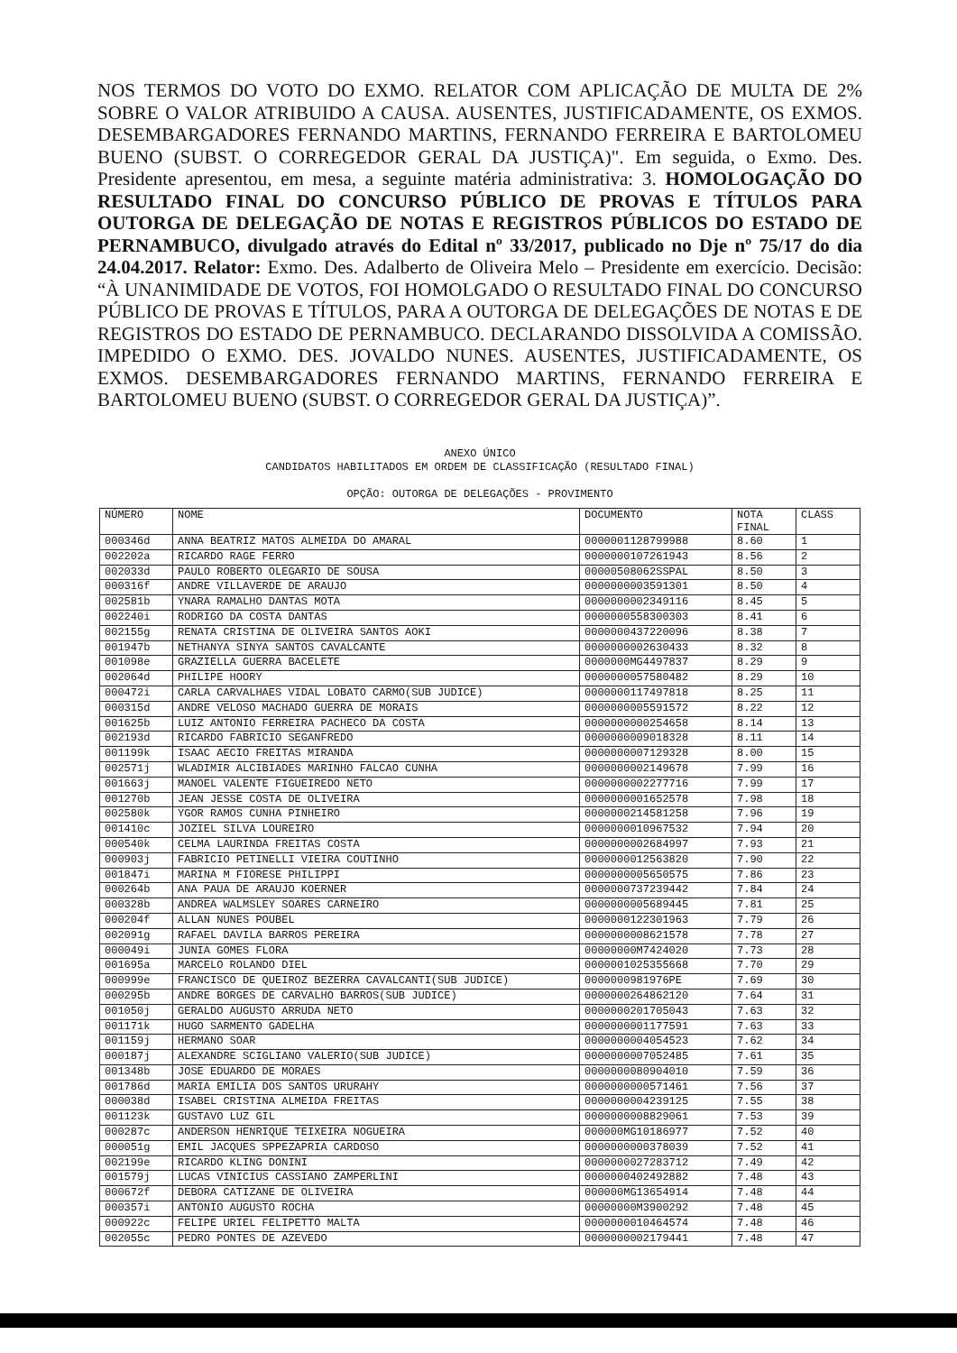NOS TERMOS DO VOTO DO EXMO. RELATOR COM APLICAÇÃO DE MULTA DE 2% SOBRE O VALOR ATRIBUIDO A CAUSA. AUSENTES, JUSTIFICADAMENTE, OS EXMOS. DESEMBARGADORES FERNANDO MARTINS, FERNANDO FERREIRA E BARTOLOMEU BUENO (SUBST. O CORREGEDOR GERAL DA JUSTIÇA)". Em seguida, o Exmo. Des. Presidente apresentou, em mesa, a seguinte matéria administrativa: 3. HOMOLOGAÇÃO DO RESULTADO FINAL DO CONCURSO PÚBLICO DE PROVAS E TÍTULOS PARA OUTORGA DE DELEGAÇÃO DE NOTAS E REGISTROS PÚBLICOS DO ESTADO DE PERNAMBUCO, divulgado através do Edital nº 33/2017, publicado no Dje nº 75/17 do dia 24.04.2017. Relator: Exmo. Des. Adalberto de Oliveira Melo – Presidente em exercício. Decisão: “À UNANIMIDADE DE VOTOS, FOI HOMOLGADO O RESULTADO FINAL DO CONCURSO PÚBLICO DE PROVAS E TÍTULOS, PARA A OUTORGA DE DELEGAÇÕES DE NOTAS E DE REGISTROS DO ESTADO DE PERNAMBUCO. DECLARANDO DISSOLVIDA A COMISSÃO. IMPEDIDO O EXMO. DES. JOVALDO NUNES. AUSENTES, JUSTIFICADAMENTE, OS EXMOS. DESEMBARGADORES FERNANDO MARTINS, FERNANDO FERREIRA E BARTOLOMEU BUENO (SUBST. O CORREGEDOR GERAL DA JUSTIÇA)”.
ANEXO ÚNICO
CANDIDATOS HABILITADOS EM ORDEM DE CLASSIFICAÇÃO (RESULTADO FINAL)
OPÇÃO: OUTORGA DE DELEGAÇÕES - PROVIMENTO
| NÚMERO | NOME | DOCUMENTO | NOTA FINAL | CLASS |
| --- | --- | --- | --- | --- |
| 000346d | ANNA BEATRIZ MATOS ALMEIDA DO AMARAL | 0000001128799988 | 8.60 | 1 |
| 002202a | RICARDO RAGE FERRO | 0000000107261943 | 8.56 | 2 |
| 002033d | PAULO ROBERTO OLEGARIO DE SOUSA | 00000508062SSPAL | 8.50 | 3 |
| 000316f | ANDRE VILLAVERDE DE ARAUJO | 0000000003591301 | 8.50 | 4 |
| 002581b | YNARA RAMALHO DANTAS MOTA | 0000000002349116 | 8.45 | 5 |
| 002240i | RODRIGO DA COSTA DANTAS | 0000000558300303 | 8.41 | 6 |
| 002155g | RENATA CRISTINA DE OLIVEIRA SANTOS AOKI | 0000000437220096 | 8.38 | 7 |
| 001947b | NETHANYA SINYA SANTOS CAVALCANTE | 0000000002630433 | 8.32 | 8 |
| 001098e | GRAZIELLA GUERRA BACELETE | 0000000MG4497837 | 8.29 | 9 |
| 002064d | PHILIPE HOORY | 0000000057580482 | 8.29 | 10 |
| 000472i | CARLA CARVALHAES VIDAL LOBATO CARMO(SUB JUDICE) | 0000000117497818 | 8.25 | 11 |
| 000315d | ANDRE VELOSO MACHADO GUERRA DE MORAIS | 0000000005591572 | 8.22 | 12 |
| 001625b | LUIZ ANTONIO FERREIRA PACHECO DA COSTA | 0000000000254658 | 8.14 | 13 |
| 002193d | RICARDO FABRICIO SEGANFREDO | 0000000009018328 | 8.11 | 14 |
| 001199k | ISAAC AECIO FREITAS MIRANDA | 0000000007129328 | 8.00 | 15 |
| 002571j | WLADIMIR ALCIBIADES MARINHO FALCAO CUNHA | 0000000002149678 | 7.99 | 16 |
| 001663j | MANOEL VALENTE FIGUEIREDO NETO | 0000000002277716 | 7.99 | 17 |
| 001270b | JEAN JESSE COSTA DE OLIVEIRA | 0000000001652578 | 7.98 | 18 |
| 002580k | YGOR RAMOS CUNHA PINHEIRO | 0000000214581258 | 7.96 | 19 |
| 001410c | JOZIEL SILVA LOUREIRO | 0000000010967532 | 7.94 | 20 |
| 000540k | CELMA LAURINDA FREITAS COSTA | 0000000002684997 | 7.93 | 21 |
| 000903j | FABRICIO PETINELLI VIEIRA COUTINHO | 0000000012563820 | 7.90 | 22 |
| 001847i | MARINA M FIORESE PHILIPPI | 0000000005650575 | 7.86 | 23 |
| 000264b | ANA PAUA DE ARAUJO KOERNER | 0000000737239442 | 7.84 | 24 |
| 000328b | ANDREA WALMSLEY SOARES CARNEIRO | 0000000005689445 | 7.81 | 25 |
| 000204f | ALLAN NUNES POUBEL | 0000000122301963 | 7.79 | 26 |
| 002091g | RAFAEL DAVILA BARROS PEREIRA | 0000000008621578 | 7.78 | 27 |
| 000049i | JUNIA GOMES FLORA | 00000000M7424020 | 7.73 | 28 |
| 001695a | MARCELO ROLANDO DIEL | 0000001025355668 | 7.70 | 29 |
| 000999e | FRANCISCO DE QUEIROZ BEZERRA CAVALCANTI(SUB JUDICE) | 0000000981976PE | 7.69 | 30 |
| 000295b | ANDRE BORGES DE CARVALHO BARROS(SUB JUDICE) | 0000000264862120 | 7.64 | 31 |
| 001050j | GERALDO AUGUSTO ARRUDA NETO | 0000000201705043 | 7.63 | 32 |
| 001171k | HUGO SARMENTO GADELHA | 0000000001177591 | 7.63 | 33 |
| 001159j | HERMANO SOAR | 0000000004054523 | 7.62 | 34 |
| 000187j | ALEXANDRE SCIGLIANO VALERIO(SUB JUDICE) | 0000000007052485 | 7.61 | 35 |
| 001348b | JOSE EDUARDO DE MORAES | 0000000080904010 | 7.59 | 36 |
| 001786d | MARIA EMILIA DOS SANTOS URURAHY | 0000000000571461 | 7.56 | 37 |
| 000038d | ISABEL CRISTINA ALMEIDA FREITAS | 0000000004239125 | 7.55 | 38 |
| 001123k | GUSTAVO LUZ GIL | 0000000008829061 | 7.53 | 39 |
| 000287c | ANDERSON HENRIQUE TEIXEIRA NOGUEIRA | 000000MG10186977 | 7.52 | 40 |
| 000051g | EMIL JACQUES SPPEZAPRIA CARDOSO | 0000000000378039 | 7.52 | 41 |
| 002199e | RICARDO KLING DONINI | 0000000027283712 | 7.49 | 42 |
| 001579j | LUCAS VINICIUS CASSIANO ZAMPERLINI | 0000000402492882 | 7.48 | 43 |
| 000672f | DEBORA CATIZANE DE OLIVEIRA | 000000MG13654914 | 7.48 | 44 |
| 000357i | ANTONIO AUGUSTO ROCHA | 00000000M3900292 | 7.48 | 45 |
| 000922c | FELIPE URIEL FELIPETTO MALTA | 0000000010464574 | 7.48 | 46 |
| 002055c | PEDRO PONTES DE AZEVEDO | 0000000002179441 | 7.48 | 47 |